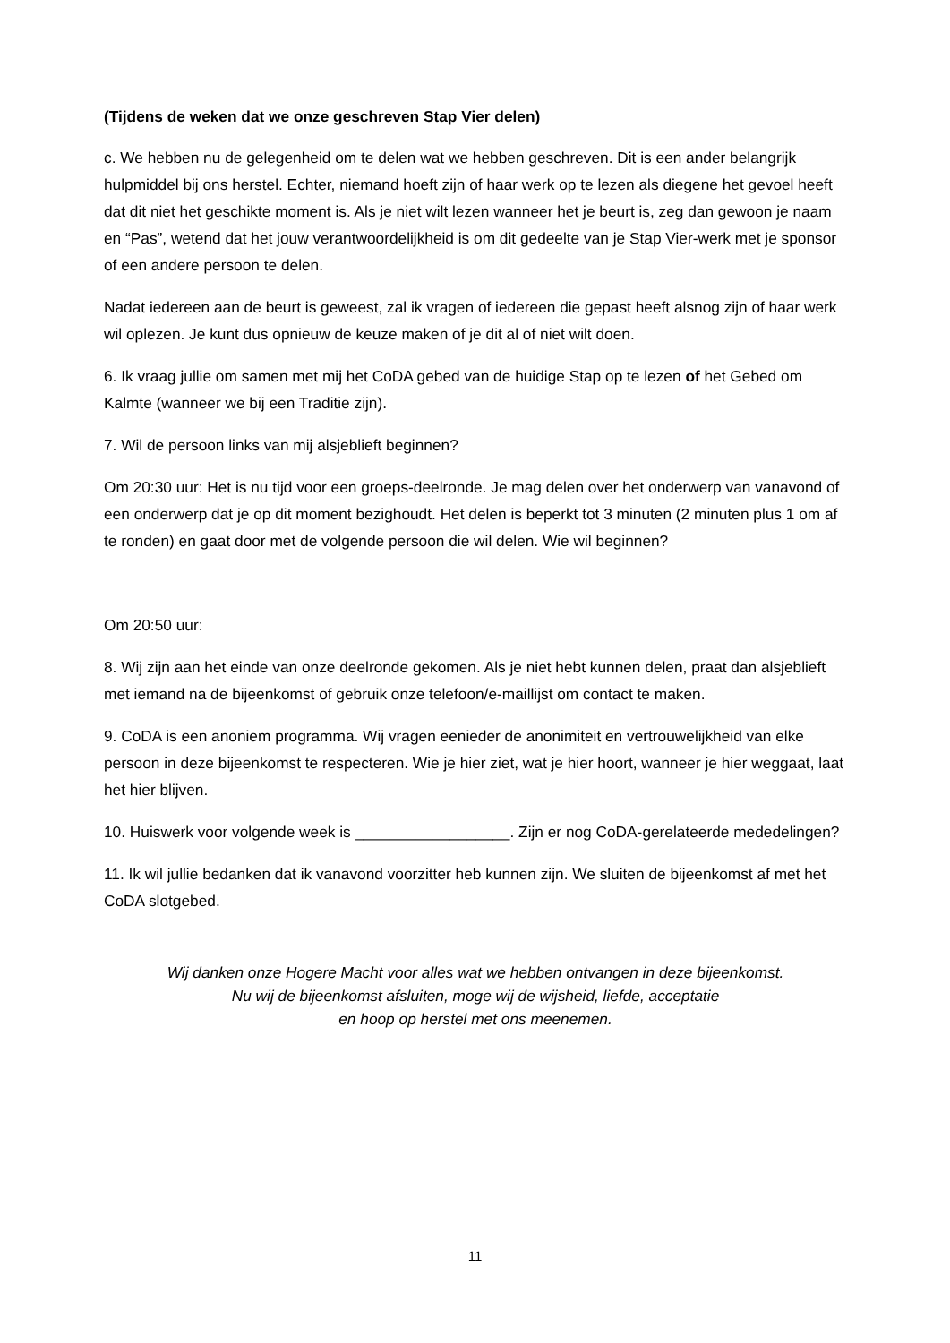(Tijdens de weken dat we onze geschreven Stap Vier delen)
c. We hebben nu de gelegenheid om te delen wat we hebben geschreven. Dit is een ander belangrijk hulpmiddel bij ons herstel. Echter, niemand hoeft zijn of haar werk op te lezen als diegene het gevoel heeft dat dit niet het geschikte moment is. Als je niet wilt lezen wanneer het je beurt is, zeg dan gewoon je naam en “Pas”, wetend dat het jouw verantwoordelijkheid is om dit gedeelte van je Stap Vier-werk met je sponsor of een andere persoon te delen.
Nadat iedereen aan de beurt is geweest, zal ik vragen of iedereen die gepast heeft alsnog zijn of haar werk wil oplezen. Je kunt dus opnieuw de keuze maken of je dit al of niet wilt doen.
6. Ik vraag jullie om samen met mij het CoDA gebed van de huidige Stap op te lezen of het Gebed om Kalmte (wanneer we bij een Traditie zijn).
7. Wil de persoon links van mij alsjeblieft beginnen?
Om 20:30 uur: Het is nu tijd voor een groeps-deelronde. Je mag delen over het onderwerp van vanavond of een onderwerp dat je op dit moment bezighoudt. Het delen is beperkt tot 3 minuten (2 minuten plus 1 om af te ronden) en gaat door met de volgende persoon die wil delen. Wie wil beginnen?
Om 20:50 uur:
8. Wij zijn aan het einde van onze deelronde gekomen. Als je niet hebt kunnen delen, praat dan alsjeblieft met iemand na de bijeenkomst of gebruik onze telefoon/e-maillijst om contact te maken.
9. CoDA is een anoniem programma. Wij vragen eenieder de anonimiteit en vertrouwelijkheid van elke persoon in deze bijeenkomst te respecteren. Wie je hier ziet, wat je hier hoort, wanneer je hier weggaat, laat het hier blijven.
10. Huiswerk voor volgende week is __________________. Zijn er nog CoDA-gerelateerde mededelingen?
11. Ik wil jullie bedanken dat ik vanavond voorzitter heb kunnen zijn. We sluiten de bijeenkomst af met het CoDA slotgebed.
Wij danken onze Hogere Macht voor alles wat we hebben ontvangen in deze bijeenkomst.
Nu wij de bijeenkomst afsluiten, moge wij de wijsheid, liefde, acceptatie
en hoop op herstel met ons meenemen.
11